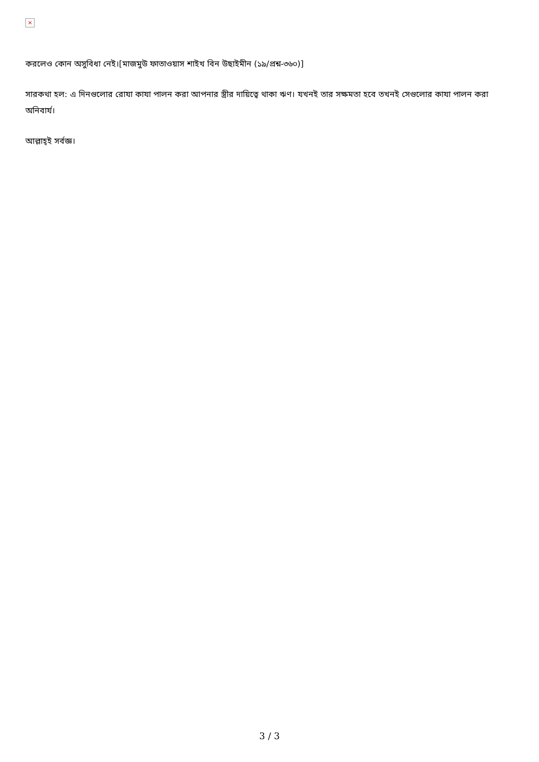×
করলেও কোন অসুবিধা নেই।[মাজমুউ ফাতাওয়াস শাইখ বিন উছাইমীন (১৯/প্রশ্ন-৩৬০)]
সারকথা হল: এ দিনগুলোর রোযা কাযা পালন করা আপনার স্ত্রীর দায়িত্বে থাকা ঋণ। যখনই তার সক্ষমতা হবে তখনই সেগুলোর কাযা পালন করা অনিবার্য।
আল্লাহ্‌ই সর্বজ্ঞ।
3 / 3